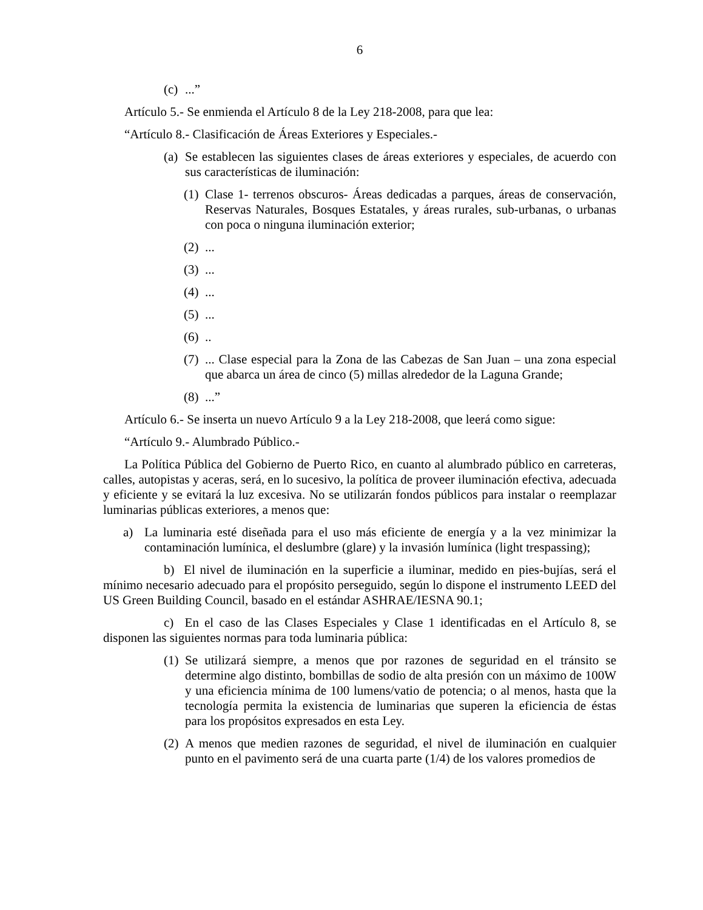6
(c)...”
Artículo 5.- Se enmienda el Artículo 8 de la Ley 218-2008, para que lea:
“Artículo 8.- Clasificación de Áreas Exteriores y Especiales.-
(a) Se establecen las siguientes clases de áreas exteriores y especiales, de acuerdo con sus características de iluminación:
(1) Clase 1- terrenos obscuros- Áreas dedicadas a parques, áreas de conservación, Reservas Naturales, Bosques Estatales, y áreas rurales, sub-urbanas, o urbanas con poca o ninguna iluminación exterior;
(2)...
(3)...
(4)...
(5)...
(6)..
(7)... Clase especial para la Zona de las Cabezas de San Juan – una zona especial que abarca un área de cinco (5) millas alrededor de la Laguna Grande;
(8)...”
Artículo 6.- Se inserta un nuevo Artículo 9 a la Ley 218-2008, que leerá como sigue:
“Artículo 9.- Alumbrado Público.-
La Política Pública del Gobierno de Puerto Rico, en cuanto al alumbrado público en carreteras, calles, autopistas y aceras, será, en lo sucesivo, la política de proveer iluminación efectiva, adecuada y eficiente y se evitará la luz excesiva. No se utilizarán fondos públicos para instalar o reemplazar luminarias públicas exteriores, a menos que:
a) La luminaria esté diseñada para el uso más eficiente de energía y a la vez minimizar la contaminación lumínica, el deslumbre (glare) y la invasión lumínica (light trespassing);
b) El nivel de iluminación en la superficie a iluminar, medido en pies-bujías, será el mínimo necesario adecuado para el propósito perseguido, según lo dispone el instrumento LEED del US Green Building Council, basado en el estándar ASHRAE/IESNA 90.1;
c) En el caso de las Clases Especiales y Clase 1 identificadas en el Artículo 8, se disponen las siguientes normas para toda luminaria pública:
(1) Se utilizará siempre, a menos que por razones de seguridad en el tránsito se determine algo distinto, bombillas de sodio de alta presión con un máximo de 100W y una eficiencia mínima de 100 lumens/vatio de potencia; o al menos, hasta que la tecnología permita la existencia de luminarias que superen la eficiencia de éstas para los propósitos expresados en esta Ley.
(2) A menos que medien razones de seguridad, el nivel de iluminación en cualquier punto en el pavimento será de una cuarta parte (1/4) de los valores promedios de